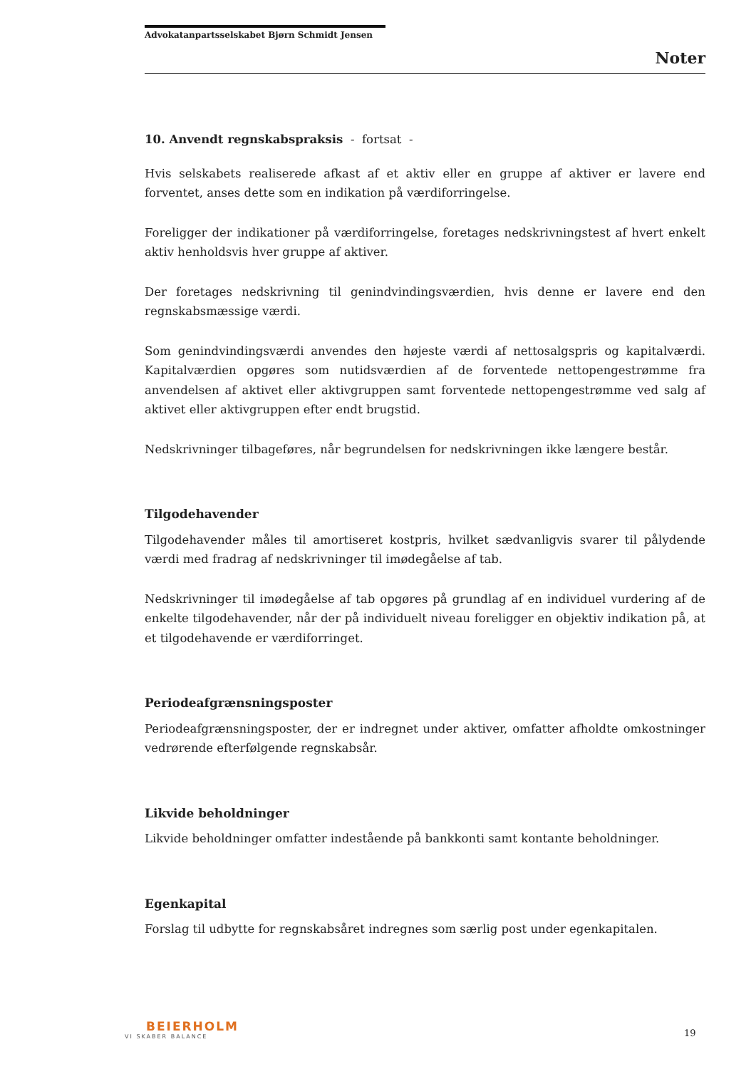Advokatanpartsselskabet Bjørn Schmidt Jensen
Noter
10. Anvendt regnskabspraksis - fortsat -
Hvis selskabets realiserede afkast af et aktiv eller en gruppe af aktiver er lavere end forventet, anses dette som en indikation på værdiforringelse.
Foreligger der indikationer på værdiforringelse, foretages nedskrivningstest af hvert enkelt aktiv henholdsvis hver gruppe af aktiver.
Der foretages nedskrivning til genindvindingsværdien, hvis denne er lavere end den regnskabsmæssige værdi.
Som genindvindingsværdi anvendes den højeste værdi af nettosalgspris og kapitalværdi. Kapitalværdien opgøres som nutidsværdien af de forventede nettopengestrømme fra anvendelsen af aktivet eller aktivgruppen samt forventede nettopengestrømme ved salg af aktivet eller aktivgruppen efter endt brugstid.
Nedskrivninger tilbageføres, når begrundelsen for nedskrivningen ikke længere består.
Tilgodehavender
Tilgodehavender måles til amortiseret kostpris, hvilket sædvanligvis svarer til pålydende værdi med fradrag af nedskrivninger til imødegåelse af tab.
Nedskrivninger til imødegåelse af tab opgøres på grundlag af en individuel vurdering af de enkelte tilgodehavender, når der på individuelt niveau foreligger en objektiv indikation på, at et tilgodehavende er værdiforringet.
Periodeafgrænsningsposter
Periodeafgrænsningsposter, der er indregnet under aktiver, omfatter afholdte omkostninger vedrørende efterfølgende regnskabsår.
Likvide beholdninger
Likvide beholdninger omfatter indestående på bankkonti samt kontante beholdninger.
Egenkapital
Forslag til udbytte for regnskabsåret indregnes som særlig post under egenkapitalen.
BEIERHOLM
VI SKABER BALANCE
19